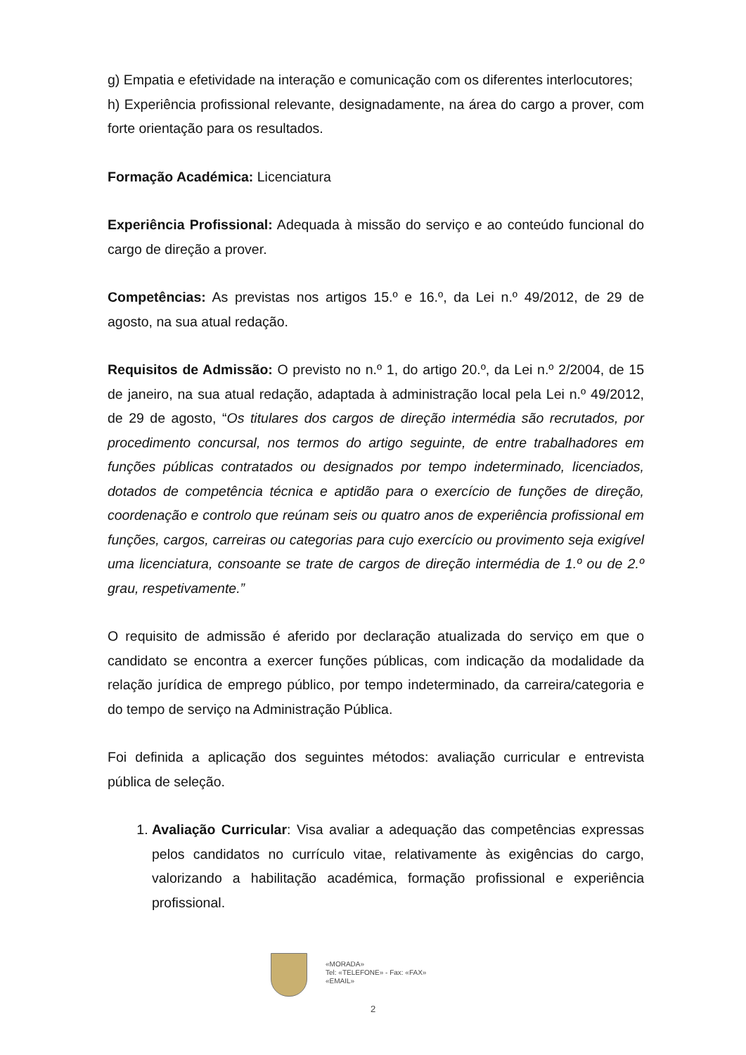g) Empatia e efetividade na interação e comunicação com os diferentes interlocutores;
h) Experiência profissional relevante, designadamente, na área do cargo a prover, com forte orientação para os resultados.
Formação Académica: Licenciatura
Experiência Profissional: Adequada à missão do serviço e ao conteúdo funcional do cargo de direção a prover.
Competências: As previstas nos artigos 15.º e 16.º, da Lei n.º 49/2012, de 29 de agosto, na sua atual redação.
Requisitos de Admissão: O previsto no n.º 1, do artigo 20.º, da Lei n.º 2/2004, de 15 de janeiro, na sua atual redação, adaptada à administração local pela Lei n.º 49/2012, de 29 de agosto, “Os titulares dos cargos de direção intermédia são recrutados, por procedimento concursal, nos termos do artigo seguinte, de entre trabalhadores em funções públicas contratados ou designados por tempo indeterminado, licenciados, dotados de competência técnica e aptidão para o exercício de funções de direção, coordenação e controlo que reúnam seis ou quatro anos de experiência profissional em funções, cargos, carreiras ou categorias para cujo exercício ou provimento seja exigível uma licenciatura, consoante se trate de cargos de direção intermédia de 1.º ou de 2.º grau, respetivamente.”
O requisito de admissão é aferido por declaração atualizada do serviço em que o candidato se encontra a exercer funções públicas, com indicação da modalidade da relação jurídica de emprego público, por tempo indeterminado, da carreira/categoria e do tempo de serviço na Administração Pública.
Foi definida a aplicação dos seguintes métodos: avaliação curricular e entrevista pública de seleção.
1. Avaliação Curricular: Visa avaliar a adequação das competências expressas pelos candidatos no currículo vitae, relativamente às exigências do cargo, valorizando a habilitação académica, formação profissional e experiência profissional.
«MORADA»
Tel: «TELEFONE» - Fax: «FAX»
«EMAIL»
2